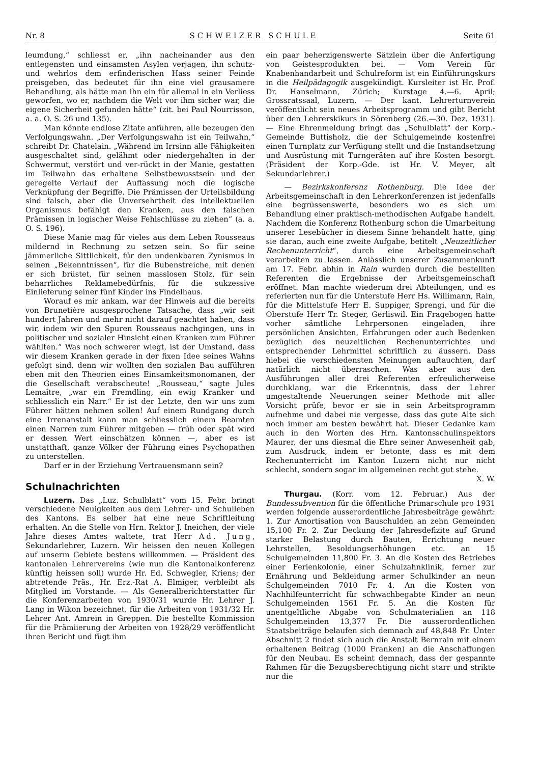Nr. 8 SCHWEIZER SCHULE Seite 61
leumdung,“ schliesst er, „ihn nacheinander aus den entlegensten und einsamsten Asylen verjagen, ihn schutz- und wehrlos dem erfinderischen Hass seiner Feinde preisgeben, das bedeutet für ihn eine viel grausamere Behandlung, als hätte man ihn ein für allemal in ein Verliess geworfen, wo er, nachdem die Welt vor ihm sicher war, die eigene Sicherheit gefunden hätte“ (zit. bei Paul Nourrisson, a. a. O. S. 26 und 135).
Man könnte endlose Zitate anführen, alle bezeugen den Verfolgungswahn. „Der Verfolgungswahn ist ein Teilwahn,“ schreibt Dr. Chatelain. „Während im Irrsinn alle Fähigkeiten ausgeschaltet sind, gelähmt oder niedergehalten in der Schwermut, verstört und ver-rückt in der Manie, gestatten im Teilwahn das erhaltene Selbstbewusstsein und der geregelte Verlauf der Auffassung noch die logische Verknüpfung der Begriffe. Die Prämissen der Urteilsbildung sind falsch, aber die Unversehrtheit des intellektuellen Organismus befähigt den Kranken, aus den falschen Prämissen in logischer Weise Fehlschlüsse zu ziehen“ (a. a. O. S. 196).
Diese Manie mag für vieles aus dem Leben Rousseaus mildernd in Rechnung zu setzen sein. So für seine jämmerliche Sittlichkeit, für den undenkbaren Zynismus in seinen „Bekenntnissen“, für die Bubenstreiche, mit denen er sich brüstet, für seinen masslosen Stolz, für sein beharrliches Reklamebedürfnis, für die sukzessive Einlieferung seiner fünf Kinder ins Findelhaus.
Worauf es mir ankam, war der Hinweis auf die bereits von Brunetière ausgesprochene Tatsache, dass „wir seit hundert Jahren und mehr nicht darauf geachtet haben, dass wir, indem wir den Spuren Rousseaus nachgingen, uns in politischer und sozialer Hinsicht einen Kranken zum Führer wählten.“ Was noch schwerer wiegt, ist der Umstand, dass wir diesem Kranken gerade in der fixen Idee seines Wahns gefolgt sind, denn wir wollten den sozialen Bau aufführen eben mit den Theorien eines Einsamkeitsmonomanen, der die Gesellschaft verabscheute! „Rousseau,“ sagte Jules Lemaître, „war ein Fremdling, ein ewig Kranker und schliesslich ein Narr.“ Er ist der Letzte, den wir uns zum Führer hätten nehmen sollen! Auf einem Rundgang durch eine Irrenanstalt kann man schliesslich einem Beamten einen Narren zum Führer mitgeben — früh oder spät wird er dessen Wert einschätzen können —, aber es ist unstatthaft, ganze Völker der Führung eines Psychopathen zu unterstellen.
Darf er in der Erziehung Vertrauensmann sein?
Schulnachrichten
Luzern. Das „Luz. Schulblatt“ vom 15. Febr. bringt verschiedene Neuigkeiten aus dem Lehrer- und Schulleben des Kantons. Es selber hat eine neue Schriftleitung erhalten. An die Stelle von Hrn. Rektor J. Ineichen, der viele Jahre dieses Amtes waltete, trat Herr Ad. Jung, Sekundarlehrer, Luzern. Wir heissen den neuen Kollegen auf unserm Gebiete bestens willkommen. — Präsident des kantonalen Lehrervereins (wie nun die Kantonalkonferenz künftig heissen soll) wurde Hr. Ed. Schwegler, Kriens; der abtretende Präs., Hr. Erz.-Rat A. Elmiger, verbleibt als Mitglied im Vorstande. — Als Generalberichterstatter für die Konferenzarbeiten von 1930/31 wurde Hr. Lehrer J. Lang in Wikon bezeichnet, für die Arbeiten von 1931/32 Hr. Lehrer Ant. Amrein in Greppen. Die bestellte Kommission für die Prämiierung der Arbeiten von 1928/29 veröffentlicht ihren Bericht und fügt ihm
ein paar beherzigenswerte Sätzlein über die Anfertigung von Geistesprodukten bei. — Vom Verein für Knabenhandarbeit und Schulreform ist ein Einführungskurs in die Heilpädagogik ausgekündigt. Kursleiter ist Hr. Prof. Dr. Hanselmann, Zürich; Kurstage 4.—6. April; Grossratssaal, Luzern. — Der kant. Lehrerturnverein veröffentlicht sein neues Arbeitsprogramm und gibt Bericht über den Lehrerskikurs in Sörenberg (26.—30. Dez. 1931). — Eine Ehrenmeldung bringt das „Schulblatt“ der Korp.-Gemeinde Buttisholz, die der Schulgemeinde kostenfrei einen Turnplatz zur Verfügung stellt und die Instandsetzung und Ausrüstung mit Turngeräten auf ihre Kosten besorgt. (Präsident der Korp.-Gde. ist Hr. V. Meyer, alt Sekundarlehrer.)
— Bezirkskonferenz Rothenburg. Die Idee der Arbeitsgemeinschaft in den Lehrerkonferenzen ist jedenfalls eine begrüssenswerte, besonders wo es sich um Behandlung einer praktisch-methodischen Aufgabe handelt. Nachdem die Konferenz Rothenburg schon die Umarbeitung unserer Lesebücher in diesem Sinne behandelt hatte, ging sie daran, auch eine zweite Aufgabe, betitelt „Neuzeitlicher Rechenunterricht“, durch eine Arbeitsgemeinschaft verarbeiten zu lassen. Anlässlich unserer Zusammenkunft am 17. Febr. abhin in Rain wurden durch die bestellten Referenten die Ergebnisse der Arbeitsgemeinschaft eröffnet. Man machte wiederum drei Abteilungen, und es referierten nun für die Unterstufe Herr Hs. Willimann, Rain, für die Mittelstufe Herr E. Suppiger, Sprengi, und für die Oberstufe Herr Tr. Steger, Gerliswil. Ein Fragebogen hatte vorher sämtliche Lehrpersonen eingeladen, ihre persönlichen Ansichten, Erfahrungen oder auch Bedenken bezüglich des neuzeitlichen Rechenunterrichtes und entsprechender Lehrmittel schriftlich zu äussern. Dass hiebei die verschiedensten Meinungen auftauchten, darf natürlich nicht überraschen. Was aber aus den Ausführungen aller drei Referenten erfreulicherweise durchklang, war die Erkenntnis, dass der Lehrer umgestaltende Neuerungen seiner Methode mit aller Vorsicht prüfe, bevor er sie in sein Arbeitsprogramm aufnehme und dabei nie vergesse, dass das gute Alte sich noch immer am besten bewährt hat. Dieser Gedanke kam auch in den Worten des Hrn. Kantonsschulinspektors Maurer, der uns diesmal die Ehre seiner Anwesenheit gab, zum Ausdruck, indem er betonte, dass es mit dem Rechenunterricht im Kanton Luzern nicht nur nicht schlecht, sondern sogar im allgemeinen recht gut stehe. X. W.
Thurgau. (Korr. vom 12. Februar.) Aus der Bundessubvention für die öffentliche Primarschule pro 1931 werden folgende ausserordentliche Jahresbeiträge gewährt: 1. Zur Amortisation von Bauschulden an zehn Gemeinden 15,100 Fr. 2. Zur Deckung der Jahresdefizite auf Grund starker Belastung durch Bauten, Errichtung neuer Lehrstellen, Besoldungserhöhungen etc. an 15 Schulgemeinden 11,800 Fr. 3. An die Kosten des Betriebes einer Ferienkolonie, einer Schulzahnklinik, ferner zur Ernährung und Bekleidung armer Schulkinder an neun Schulgemeinden 7010 Fr. 4. An die Kosten von Nachhilfeunterricht für schwachbegabte Kinder an neun Schulgemeinden 1561 Fr. 5. An die Kosten für unentgeltliche Abgabe von Schulmaterialien an 118 Schulgemeinden 13,377 Fr. Die ausserordentlichen Staatsbeiträge belaufen sich demnach auf 48,848 Fr. Unter Abschnitt 2 findet sich auch die Anstalt Bernrain mit einem erhaltenen Beitrag (1000 Franken) an die Anschaffungen für den Neubau. Es scheint demnach, dass der gespannte Rahmen für die Bezugsberechtigung nicht starr und strikte nur die